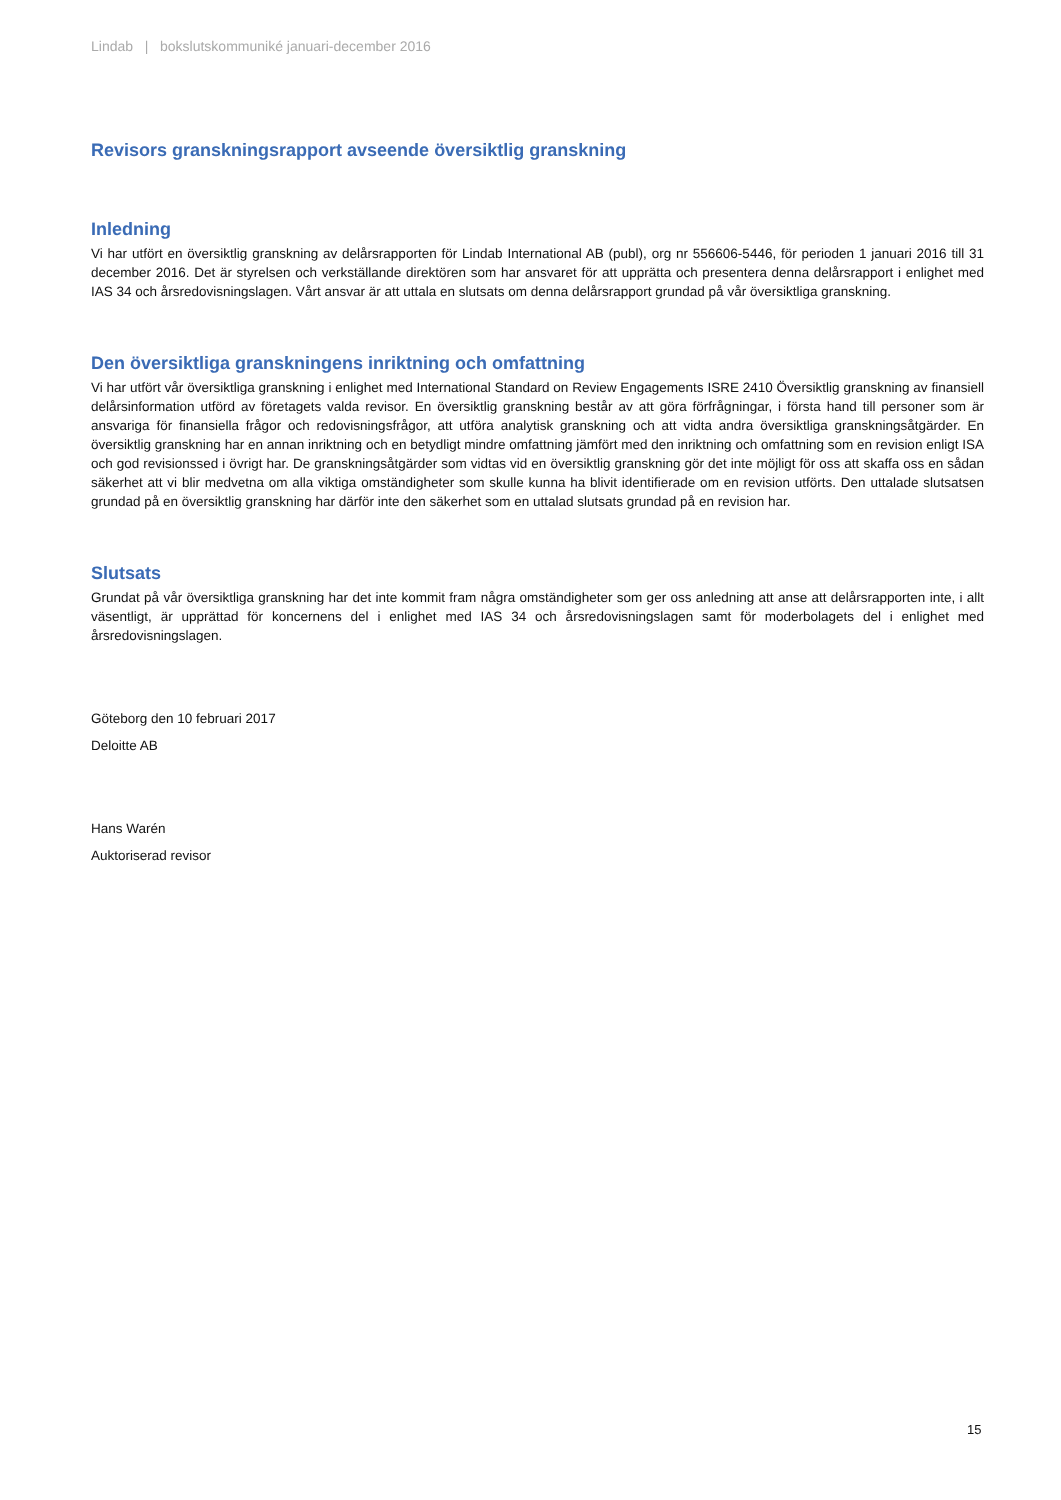Lindab | bokslutskommuniké januari-december 2016
Revisors granskningsrapport avseende översiktlig granskning
Inledning
Vi har utfört en översiktlig granskning av delårsrapporten för Lindab International AB (publ), org nr 556606-5446, för perioden 1 januari 2016 till 31 december 2016. Det är styrelsen och verkställande direktören som har ansvaret för att upprätta och presentera denna delårsrapport i enlighet med IAS 34 och årsredovisningslagen. Vårt ansvar är att uttala en slutsats om denna delårsrapport grundad på vår översiktliga granskning.
Den översiktliga granskningens inriktning och omfattning
Vi har utfört vår översiktliga granskning i enlighet med International Standard on Review Engagements ISRE 2410 Översiktlig granskning av finansiell delårsinformation utförd av företagets valda revisor. En översiktlig granskning består av att göra förfrågningar, i första hand till personer som är ansvariga för finansiella frågor och redovisningsfrågor, att utföra analytisk granskning och att vidta andra översiktliga granskningsåtgärder. En översiktlig granskning har en annan inriktning och en betydligt mindre omfattning jämfört med den inriktning och omfattning som en revision enligt ISA och god revisionssed i övrigt har. De granskningsåtgärder som vidtas vid en översiktlig granskning gör det inte möjligt för oss att skaffa oss en sådan säkerhet att vi blir medvetna om alla viktiga omständigheter som skulle kunna ha blivit identifierade om en revision utförts. Den uttalade slutsatsen grundad på en översiktlig granskning har därför inte den säkerhet som en uttalad slutsats grundad på en revision har.
Slutsats
Grundat på vår översiktliga granskning har det inte kommit fram några omständigheter som ger oss anledning att anse att delårsrapporten inte, i allt väsentligt, är upprättad för koncernens del i enlighet med IAS 34 och årsredovisningslagen samt för moderbolagets del i enlighet med årsredovisningslagen.
Göteborg den 10 februari 2017
Deloitte AB
Hans Warén
Auktoriserad revisor
15